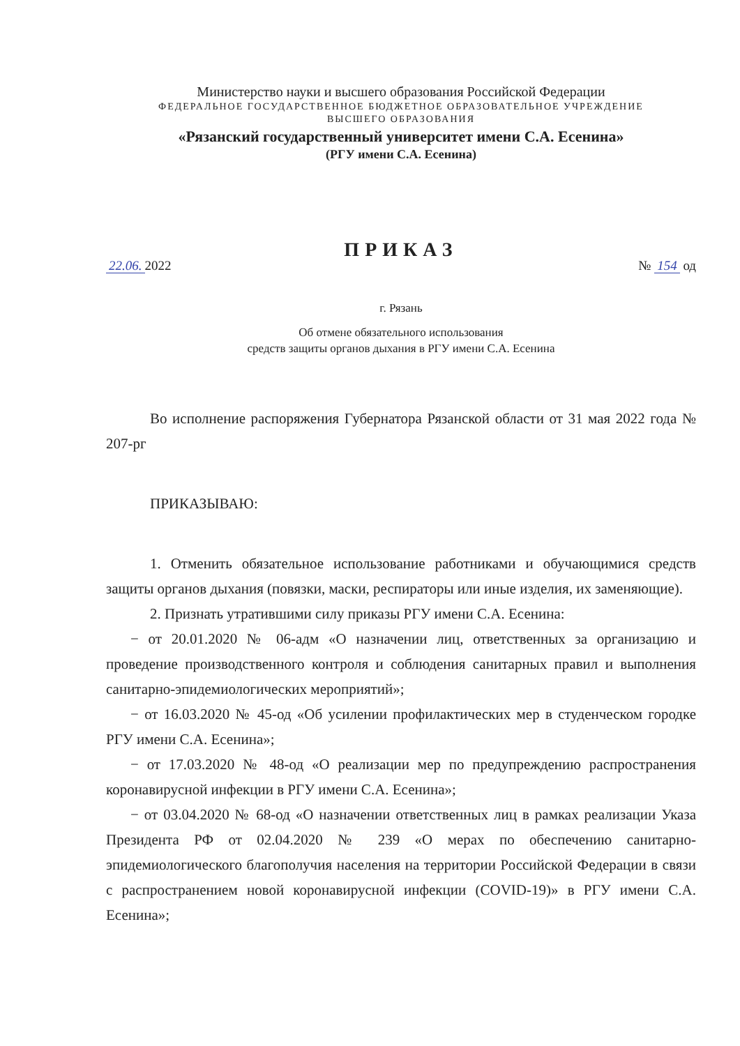Министерство науки и высшего образования Российской Федерации
ФЕДЕРАЛЬНОЕ ГОСУДАРСТВЕННОЕ БЮДЖЕТНОЕ ОБРАЗОВАТЕЛЬНОЕ УЧРЕЖДЕНИЕ
ВЫСШЕГО ОБРАЗОВАНИЯ
«Рязанский государственный университет имени С.А. Есенина»
(РГУ имени С.А. Есенина)
ПРИКАЗ
22.06. 2022 № 154 од
г. Рязань
Об отмене обязательного использования
средств защиты органов дыхания в РГУ имени С.А. Есенина
Во исполнение распоряжения Губернатора Рязанской области от 31 мая 2022 года № 207-рг
ПРИКАЗЫВАЮ:
1. Отменить обязательное использование работниками и обучающимися средств защиты органов дыхания (повязки, маски, респираторы или иные изделия, их заменяющие).
2. Признать утратившими силу приказы РГУ имени С.А. Есенина:
− от 20.01.2020 № 06-адм «О назначении лиц, ответственных за организацию и проведение производственного контроля и соблюдения санитарных правил и выполнения санитарно-эпидемиологических мероприятий»;
− от 16.03.2020 № 45-од «Об усилении профилактических мер в студенческом городке РГУ имени С.А. Есенина»;
− от 17.03.2020 № 48-од «О реализации мер по предупреждению распространения коронавирусной инфекции в РГУ имени С.А. Есенина»;
− от 03.04.2020 № 68-од «О назначении ответственных лиц в рамках реализации Указа Президента РФ от 02.04.2020 № 239 «О мерах по обеспечению санитарно-эпидемиологического благополучия населения на территории Российской Федерации в связи с распространением новой коронавирусной инфекции (COVID-19)» в РГУ имени С.А. Есенина»;